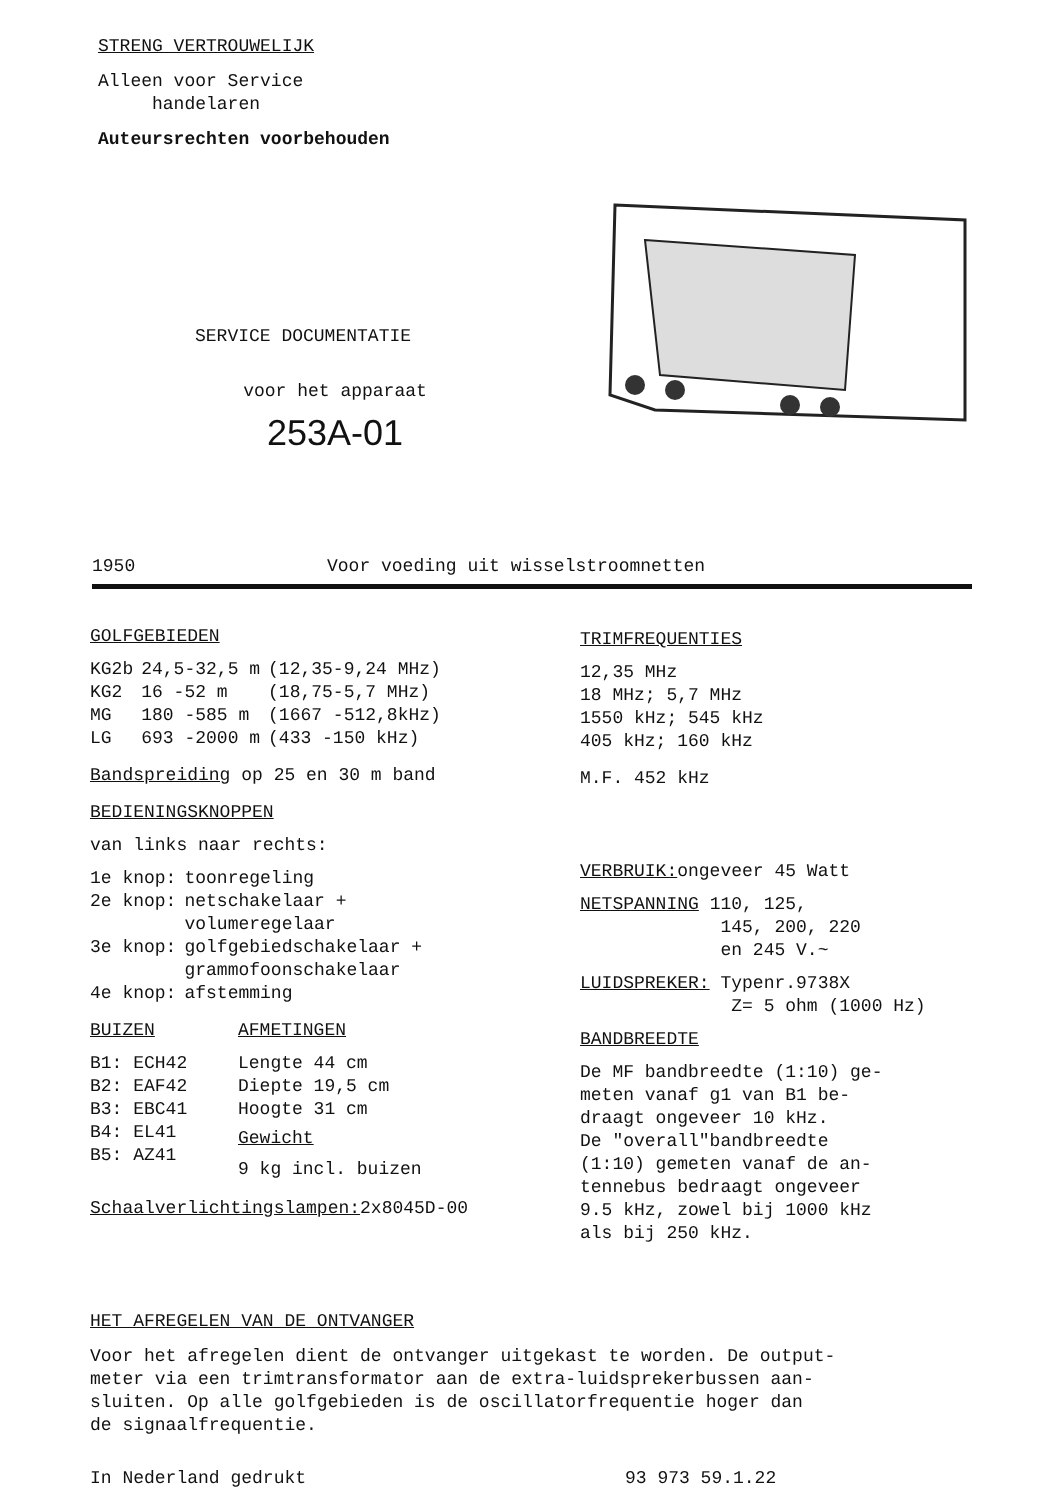STRENG VERTROUWELIJK
Alleen voor Service
handelaren
Auteursrechten voorbehouden
SERVICE DOCUMENTATIE
voor het apparaat
253A-01
1950 Voor voeding uit wisselstroomnetten
GOLFGEBIEDEN
| KG2b | 24,5-32,5 m | (12,35-9,24 MHz) |
| KG2 | 16 -52 m | (18,75-5,7 MHz) |
| MG | 180 -585 m | (1667 -512,8kHz) |
| LG | 693 -2000 m | (433 -150 kHz) |
Bandspreiding op 25 en 30 m band
BEDIENINGSKNOPPEN
van links naar rechts:
| 1e knop: | toonregeling |
| 2e knop: | netschakelaar + volumeregelaar |
| 3e knop: | golfgebiedschakelaar + grammofoonschakelaar |
| 4e knop: | afstemming |
BUIZEN
B1: ECH42
B2: EAF42
B3: EBC41
B4: EL41
B5: AZ41
AFMETINGEN
Lengte 44 cm
Diepte 19,5 cm
Hoogte 31 cm
Gewicht
9 kg incl. buizen
Schaalverlichtingslampen: 2x8045D-00
TRIMFREQUENTIES
12,35 MHz
18 MHz; 5,7 MHz
1550 kHz; 545 kHz
405 kHz; 160 kHz
M.F. 452 kHz
VERBRUIK: ongeveer 45 Watt
NETSPANNING 110, 125,
145, 200, 220
en 245 V.~
LUIDSPREKER: Typenr.9738X
Z= 5 ohm (1000 Hz)
BANDBREEDTE
De MF bandbreedte (1:10) ge-
meten vanaf g1 van B1 be-
draagt ongeveer 10 kHz.
De "overall"bandbreedte
(1:10) gemeten vanaf de an-
tennebus bedraagt ongeveer
9.5 kHz, zowel bij 1000 kHz
als bij 250 kHz.
HET AFREGELEN VAN DE ONTVANGER
Voor het afregelen dient de ontvanger uitgekast te worden. De output-
meter via een trimtransformator aan de extra-luidsprekerbussen aan-
sluiten. Op alle golfgebieden is de oscillatorfrequentie hoger dan
de signaalfrequentie.
In Nederland gedrukt 93 973 59.1.22